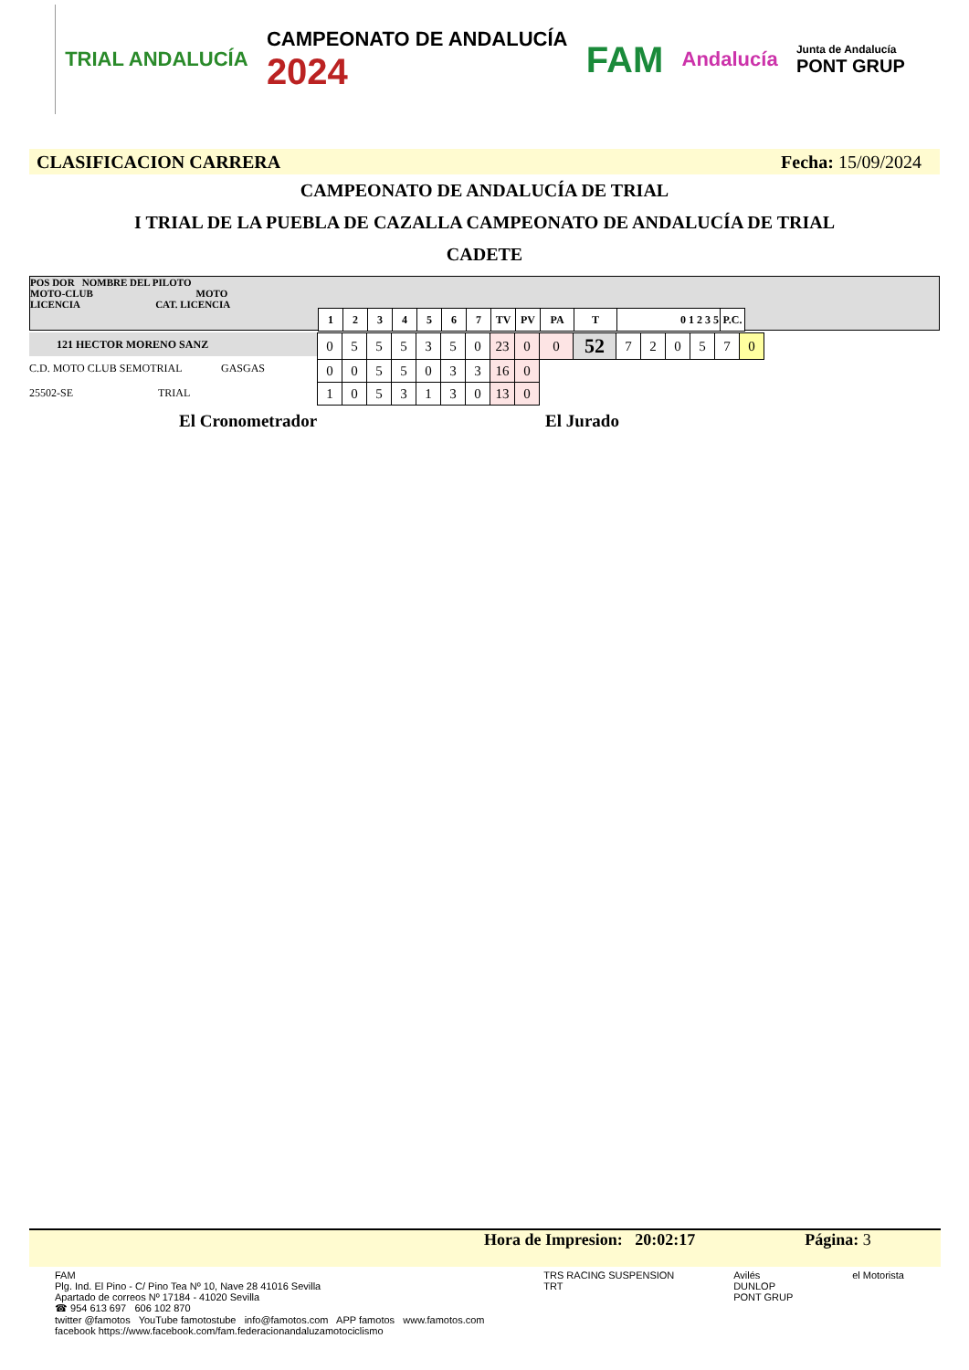TRIAL ANDALUCÍA
CAMPEONATO DE ANDALUCÍA
2024
FAM
Andalucía
Junta de Andalucía
PONT GRUP
CLASIFICACION CARRERA Fecha: 15/09/2024
CAMPEONATO DE ANDALUCÍA DE TRIAL
I TRIAL DE LA PUEBLA DE CAZALLA CAMPEONATO DE ANDALUCÍA DE TRIAL
CADETE
POS DOR NOMBRE DEL PILOTO
MOTO-CLUB MOTO
LICENCIA CAT. LICENCIA
| 1 | 2 | 3 | 4 | 5 | 6 | 7 | TV | PV | PA | T | 0 1 2 3 5 | P.C. |
121 HECTOR MORENO SANZ
C.D. MOTO CLUB SEMOTRIAL GASGAS
25502-SE TRIAL
| 0 | 5 | 5 | 5 | 3 | 5 | 0 | 23 | 0 | 0 | 52 | 7 | 2 | 0 | 5 | 7 | 0 |
| 0 | 0 | 5 | 5 | 0 | 3 | 3 | 16 | 0 | | | | | | | | |
| 1 | 0 | 5 | 3 | 1 | 3 | 0 | 13 | 0 | | | | | | | | |
El Cronometrador El Jurado
Hora de Impresion: 20:02:17 Página: 3
FAM
Plg. Ind. El Pino - C/ Pino Tea Nº 10, Nave 28 41016 Sevilla
Apartado de correos Nº 17184 - 41020 Sevilla
☎ 954 613 697 606 102 870
twitter @famotos YouTube famotostube info@famotos.com APP famotos www.famotos.com
facebook https://www.facebook.com/fam.federacionandaluzamotociclismo
TRS RACING SUSPENSION
TRT
Avilés
DUNLOP
PONT GRUP
el Motorista